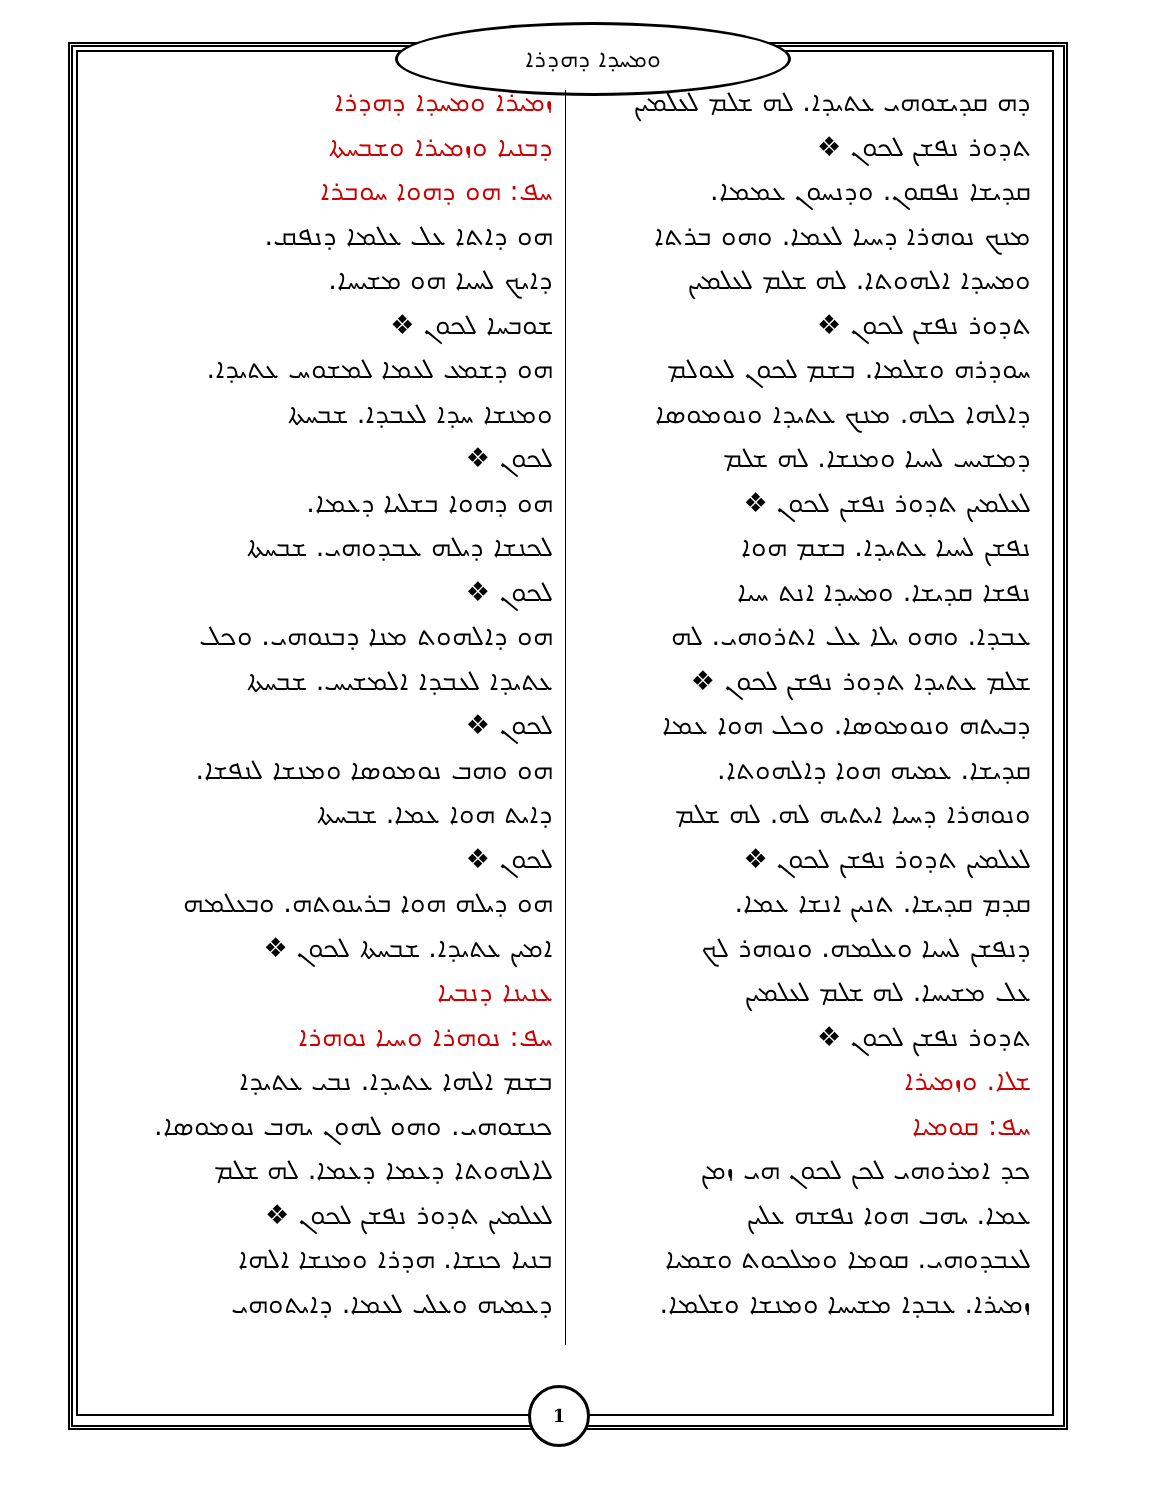ܘܡܚܕܐ ܕܗܕܪܐ
ܙܡܝܪܐ ܘܡܚܕܐ ܕܗܕܪܐ
ܕܒܢܝܐ ܘܙܡܝܪܐ ܘܫܒܚܬܐ
ܚܦ: ܗܘ ܕܗܘܐ ܚܘܒܪܐ
ܗܘ ܕܐܬܐ ܥܠ ܥܠܡܐ ܕܢܦܩ.
ܕܐܝܟ ܠܚܝܐ ܗܘ ܡܫܝܚܐ.
ܫܘܒܚܐ ܠܟܘܢ ❖
ܗܘ ܕܫܡܥ ܠܥܡܐ ܠܡܫܘܚ ܥܬܝܕܐ.
ܘܡܢܫܐ ܚܕܐ ܠܥܒܕܐ. ܫܒܚܬܐ
ܠܟܘܢ ❖
ܗܘ ܕܗܘܐ ܒܫܠܝܐ ܕܥܡܐ.
ܠܟܢܫܐ ܕܝܠܗ ܥܒܕܘܗܝ. ܫܒܚܬܐ
ܠܟܘܢ ❖
ܗܘ ܕܐܠܗܘܬ ܡܢܐ ܕܒܢܘܗܝ. ܘܟܠ
ܥܬܝܕܐ ܠܥܒܕܐ ܐܠܡܫܝܚ. ܫܒܚܬܐ
ܠܟܘܢ ❖
ܗܘ ܘܗܒ ܢܘܡܘܣܐ ܘܡܢܫܐ ܠܢܦܫܐ.
ܕܐܝܬ ܗܘܐ ܥܡܐ. ܫܒܚܬܐ
ܠܟܘܢ ❖
ܗܘ ܕܝܠܗ ܗܘܐ ܒܪܝܢܘܬܗ. ܘܒܥܠܡܗ
ܐܡܝܢ ܥܬܝܕܐ. ܫܒܚܬܐ ܠܟܘܢ ❖
ܥܢܝܢܐ ܕܢܒܝܐ
ܚܦ: ܢܘܗܪܐ ܘܚܝܐ ܢܘܗܪܐ
ܒܫܡ ܐܠܗܐ ܥܬܝܕܐ. ܢܒܝ ܥܬܝܕܐ
ܟܢܫܘܗܝ. ܘܗܘ ܠܗܘܢ ܝܗܒ ܢܘܡܘܣܐ.
ܠܐܠܗܘܬܐ ܕܥܡܐ ܕܥܡܐ. ܠܗ ܫܠܡ
ܠܥܠܡܝܢ ܬܕܘܪ ܢܦܫܢ ܠܟܘܢ ❖
ܒܢܝܐ ܟܢܫܐ. ܗܕܪܐ ܘܡܢܫܐ ܐܠܗܐ
ܕܥܡܝܗ ܘܥܠܝ ܠܥܡܐ. ܕܐܝܬܘܗܝ
ܕܗ ܩܕܝܫܘܗܝ ܥܬܝܕܐ. ܠܗ ܫܠܡ ܠܥܠܡܝܢ
ܬܕܘܪ ܢܦܫܢ ܠܟܘܢ ❖
ܩܕܝܫܐ ܢܦܩܘܢ. ܘܕܢܚܘܢ ܥܡܡܐ.
ܡܢܟ ܢܘܗܪܐ ܕܚܝܐ ܠܥܡܐ. ܘܗܘ ܒܪܬܐ
ܘܡܚܕܐ ܐܠܗܘܬܐ. ܠܗ ܫܠܡ ܠܥܠܡܝܢ
ܬܕܘܪ ܢܦܫܢ ܠܟܘܢ ❖
ܚܘܕܪܗ ܘܫܠܡܐ. ܒܫܡ ܠܟܘܢ ܠܥܘܠܡ
ܕܐܠܗܐ ܟܠܗ. ܡܢܟ ܥܬܝܕܐ ܘܢܘܡܘܣܐ
ܕܡܫܝܚ ܠܚܝܐ ܘܡܢܫܐ. ܠܗ ܫܠܡ
ܠܥܠܡܝܢ ܬܕܘܪ ܢܦܫܢ ܠܟܘܢ ❖
ܢܦܫܢ ܠܚܝܐ ܥܬܝܕܐ. ܒܫܡ ܗܘܐ
ܢܦܫܐ ܩܕܝܫܐ. ܘܡܚܕܐ ܐܢܬ ܚܝܐ
ܥܒܕܐ. ܘܗܘ ܝܠܐ ܥܠ ܐܬܪܘܗܝ. ܠܗ
ܫܠܡ ܥܬܝܕܐ ܬܕܘܪ ܢܦܫܢ ܠܟܘܢ ❖
ܕܒܝܬܗ ܘܢܘܡܘܣܐ. ܘܟܠ ܗܘܐ ܥܡܐ
ܩܕܝܫܐ. ܥܡܝܗ ܗܘܐ ܕܐܠܗܘܬܐ.
ܘܢܘܗܪܐ ܕܚܝܐ ܐܝܬܝܗ ܠܗ. ܠܗ ܫܠܡ
ܠܥܠܡܝܢ ܬܕܘܪ ܢܦܫܢ ܠܟܘܢ ❖
ܩܕܡ ܩܕܝܫܐ. ܬܢܝܢ ܐܢܫܐ ܥܡܐ.
ܕܢܦܫܢ ܠܚܝܐ ܘܥܠܡܗ. ܘܢܘܗܪ ܠܟ
ܥܠ ܡܫܝܚܐ. ܠܗ ܫܠܡ ܠܥܠܡܝܢ
ܬܕܘܪ ܢܦܫܢ ܠܟܘܢ ❖
ܫܠܐ. ܘܙܡܝܪܐ
ܚܦ: ܩܘܡܝܐ
ܟܕ ܐܡܪܘܗܝ ܠܟܢ ܠܟܘܢ ܗܝ ܙܡܢ
ܥܡܐ. ܝܗܒ ܗܘܐ ܢܦܫܗ ܥܠܝܢ
ܠܥܒܕܘܗܝ. ܩܘܡܐ ܘܡܠܟܘܬ ܘܫܡܝܐ
ܙܡܝܪܐ. ܥܒܕܐ ܡܫܝܚܐ ܘܡܢܫܐ ܘܫܠܡܐ.
1